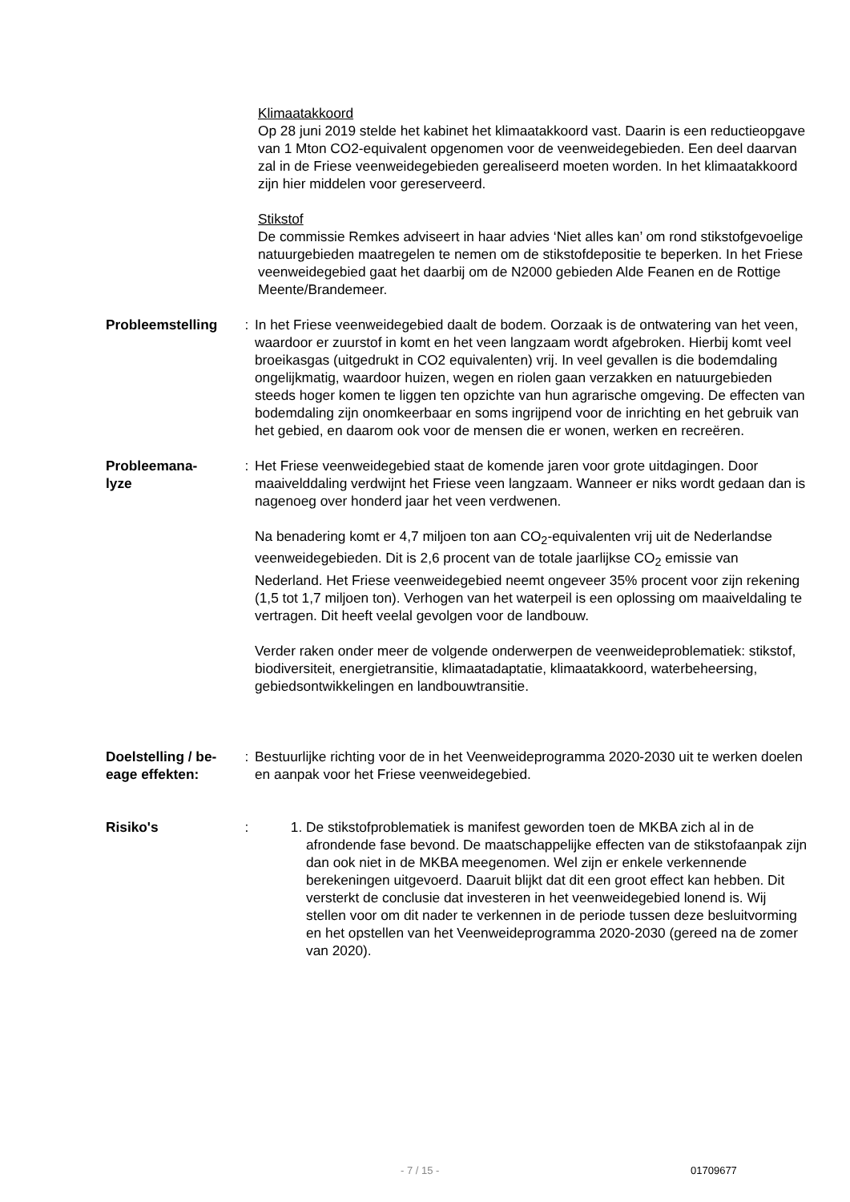Klimaatakkoord
Op 28 juni 2019 stelde het kabinet het klimaatakkoord vast. Daarin is een reductieopgave van 1 Mton CO2-equivalent opgenomen voor de veenweidegebieden. Een deel daarvan zal in de Friese veenweidegebieden gerealiseerd moeten worden. In het klimaatakkoord zijn hier middelen voor gereserveerd.
Stikstof
De commissie Remkes adviseert in haar advies ‘Niet alles kan’ om rond stikstofgevoelige natuurgebieden maatregelen te nemen om de stikstofdepositie te beperken. In het Friese veenweidegebied gaat het daarbij om de N2000 gebieden Alde Feanen en de Rottige Meente/Brandemeer.
Probleemstelling : In het Friese veenweidegebied daalt de bodem. Oorzaak is de ontwatering van het veen, waardoor er zuurstof in komt en het veen langzaam wordt afgebroken. Hierbij komt veel broeikasgas (uitgedrukt in CO2 equivalenten) vrij. In veel gevallen is die bodemdaling ongelijkmatig, waardoor huizen, wegen en riolen gaan verzakken en natuurgebieden steeds hoger komen te liggen ten opzichte van hun agrarische omgeving. De effecten van bodemdaling zijn onomkeerbaar en soms ingrijpend voor de inrichting en het gebruik van het gebied, en daarom ook voor de mensen die er wonen, werken en recreëren.
Probleemana-
lyze
: Het Friese veenweidegebied staat de komende jaren voor grote uitdagingen. Door maaivelddaling verdwijnt het Friese veen langzaam. Wanneer er niks wordt gedaan dan is nagenoeg over honderd jaar het veen verdwenen.
Na benadering komt er 4,7 miljoen ton aan CO<sub>2</sub>-equivalenten vrij uit de Nederlandse veenweidegebieden. Dit is 2,6 procent van de totale jaarlijkse CO<sub>2</sub> emissie van Nederland. Het Friese veenweidegebied neemt ongeveer 35% procent voor zijn rekening (1,5 tot 1,7 miljoen ton). Verhogen van het waterpeil is een oplossing om maaiveldaling te vertragen. Dit heeft veelal gevolgen voor de landbouw.
Verder raken onder meer de volgende onderwerpen de veenweideproblematiek: stikstof, biodiversiteit, energietransitie, klimaatadaptatie, klimaatakkoord, waterbeheersing, gebiedsontwikkelingen en landbouwtransitie.
Doelstelling / be-
eage effekten:
: Bestuurlijke richting voor de in het Veenweideprogramma 2020-2030 uit te werken doelen en aanpak voor het Friese veenweidegebied.
Risiko's : 1. De stikstofproblematiek is manifest geworden toen de MKBA zich al in de afrondende fase bevond. De maatschappelijke effecten van de stikstofaanpak zijn dan ook niet in de MKBA meegenomen. Wel zijn er enkele verkennende berekeningen uitgevoerd. Daaruit blijkt dat dit een groot effect kan hebben. Dit versterkt de conclusie dat investeren in het veenweidegebied lonend is. Wij stellen voor om dit nader te verkennen in de periode tussen deze besluitvorming en het opstellen van het Veenweideprogramma 2020-2030 (gereed na de zomer van 2020).
- 7 / 15 - 01709677